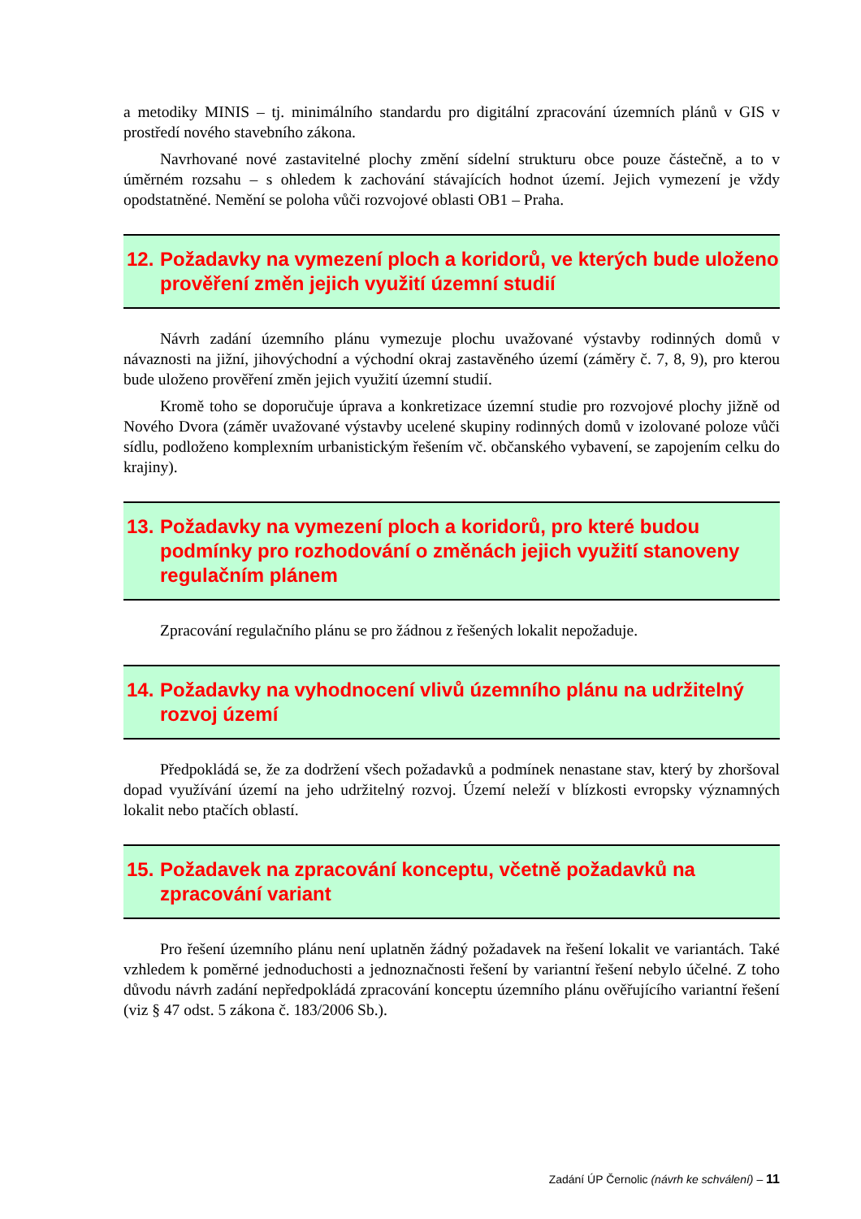a metodiky MINIS – tj. minimálního standardu pro digitální zpracování územních plánů v GIS v prostředí nového stavebního zákona.
Navrhované nové zastavitelné plochy změní sídelní strukturu obce pouze částečně, a to v úměrném rozsahu – s ohledem k zachování stávajících hodnot území. Jejich vymezení je vždy opodstatněné. Nemění se poloha vůči rozvojové oblasti OB1 – Praha.
12. Požadavky na vymezení ploch a koridorů, ve kterých bude uloženo prověření změn jejich využití územní studií
Návrh zadání územního plánu vymezuje plochu uvažované výstavby rodinných domů v návaznosti na jižní, jihovýchodní a východní okraj zastavěného území (záměry č. 7, 8, 9), pro kterou bude uloženo prověření změn jejich využití územní studií.
Kromě toho se doporučuje úprava a konkretizace územní studie pro rozvojové plochy jižně od Nového Dvora (záměr uvažované výstavby ucelené skupiny rodinných domů v izolované poloze vůči sídlu, podloženo komplexním urbanistickým řešením vč. občanského vybavení, se zapojením celku do krajiny).
13. Požadavky na vymezení ploch a koridorů, pro které budou podmínky pro rozhodování o změnách jejich využití stanoveny regulačním plánem
Zpracování regulačního plánu se pro žádnou z řešených lokalit nepožaduje.
14. Požadavky na vyhodnocení vlivů územního plánu na udržitelný rozvoj území
Předpokládá se, že za dodržení všech požadavků a podmínek nenastane stav, který by zhoršoval dopad využívání území na jeho udržitelný rozvoj. Území neleží v blízkosti evropsky významných lokalit nebo ptačích oblastí.
15. Požadavek na zpracování konceptu, včetně požadavků na zpracování variant
Pro řešení územního plánu není uplatněn žádný požadavek na řešení lokalit ve variantách. Také vzhledem k poměrné jednoduchosti a jednoznačnosti řešení by variantní řešení nebylo účelné. Z toho důvodu návrh zadání nepředpokládá zpracování konceptu územního plánu ověřujícího variantní řešení (viz § 47 odst. 5 zákona č. 183/2006 Sb.).
Zadání ÚP Černolic (návrh ke schválení) – 11